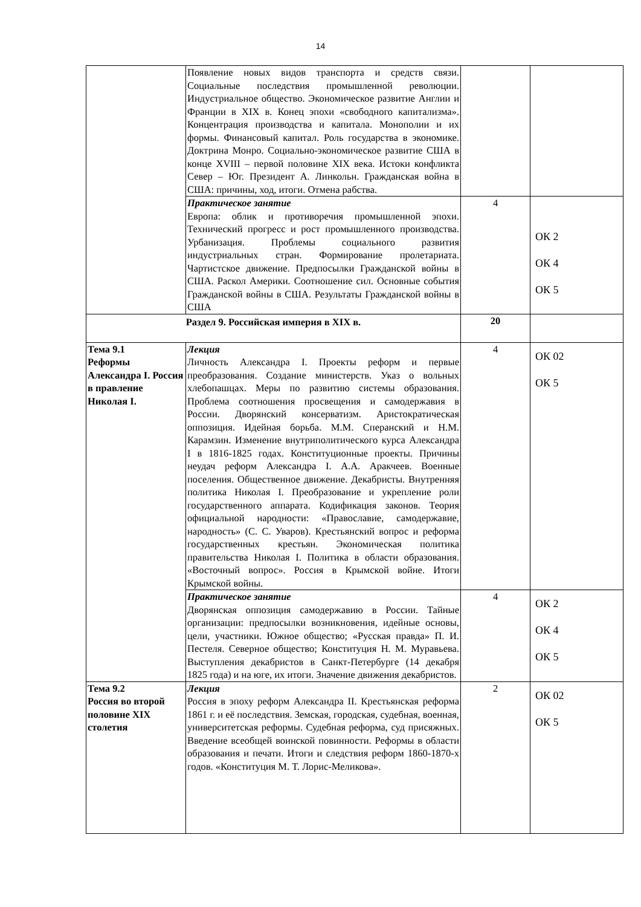14
| | Появление новых видов транспорта и средств связи. Социальные последствия промышленной революции. Индустриальное общество. Экономическое развитие Англии и Франции в XIX в. Конец эпохи «свободного капитализма». Концентрация производства и капитала. Монополии и их формы. Финансовый капитал. Роль государства в экономике. Доктрина Монро. Социально-экономическое развитие США в конце XVIII – первой половине XIX века. Истоки конфликта Север – Юг. Президент А. Линкольн. Гражданская война в США: причины, ход, итоги. Отмена рабства. | | |
| | Практическое занятие Европа: облик и противоречия промышленной эпохи. Технический прогресс и рост промышленного производства. Урбанизация. Проблемы социального развития индустриальных стран. Формирование пролетариата. Чартистское движение. Предпосылки Гражданской войны в США. Раскол Америки. Соотношение сил. Основные события Гражданской войны в США. Результаты Гражданской войны в США | 4 | ОК 2 ОК 4 ОК 5 |
| Раздел 9. Российская империя в XIX в. | | 20 | |
| Тема 9.1 Реформы Александра I. Россия в правление Николая I. | Лекция Личность Александра I. Проекты реформ и первые преобразования. Создание министерств. Указ о вольных хлебопашцах. Меры по развитию системы образования. Проблема соотношения просвещения и самодержавия в России. Дворянский консерватизм. Аристократическая оппозиция. Идейная борьба. М.М. Сперанский и Н.М. Карамзин. Изменение внутриполитического курса Александра I в 1816-1825 годах. Конституционные проекты. Причины неудач реформ Александра I. А.А. Аракчеев. Военные поселения. Общественное движение. Декабристы. Внутренняя политика Николая I. Преобразование и укрепление роли государственного аппарата. Кодификация законов. Теория официальной народности: «Православие, самодержавие, народность» (С. С. Уваров). Крестьянский вопрос и реформа государственных крестьян. Экономическая политика правительства Николая I. Политика в области образования. «Восточный вопрос». Россия в Крымской войне. Итоги Крымской войны. | 4 | ОК 02 ОК 5 |
| | Практическое занятие Дворянская оппозиция самодержавию в России. Тайные организации: предпосылки возникновения, идейные основы, цели, участники. Южное общество; «Русская правда» П. И. Пестеля. Северное общество; Конституция Н. М. Муравьева. Выступления декабристов в Санкт-Петербурге (14 декабря 1825 года) и на юге, их итоги. Значение движения декабристов. | 4 | ОК 2 ОК 4 ОК 5 |
| Тема 9.2 Россия во второй половине XIX столетия | Лекция Россия в эпоху реформ Александра II. Крестьянская реформа 1861 г. и её последствия. Земская, городская, судебная, военная, университетская реформы. Судебная реформа, суд присяжных. Введение всеобщей воинской повинности. Реформы в области образования и печати. Итоги и следствия реформ 1860-1870-х годов. «Конституция М. Т. Лорис-Меликова». | 2 | ОК 02 ОК 5 |